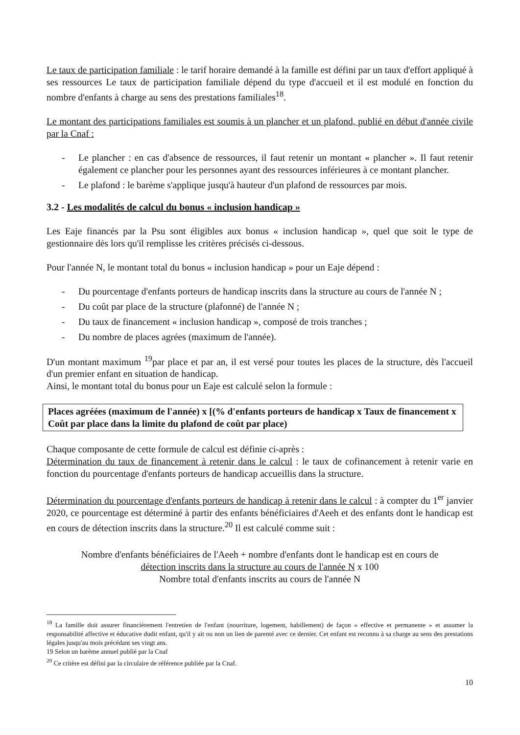Le taux de participation familiale : le tarif horaire demandé à la famille est défini par un taux d'effort appliqué à ses ressources Le taux de participation familiale dépend du type d'accueil et il est modulé en fonction du nombre d'enfants à charge au sens des prestations familiales<sup>18</sup>.
Le montant des participations familiales est soumis à un plancher et un plafond, publié en début d'année civile par la Cnaf :
- Le plancher : en cas d'absence de ressources, il faut retenir un montant « plancher ». Il faut retenir également ce plancher pour les personnes ayant des ressources inférieures à ce montant plancher.
- Le plafond : le barème s'applique jusqu'à hauteur d'un plafond de ressources par mois.
3.2 - Les modalités de calcul du bonus « inclusion handicap »
Les Eaje financés par la Psu sont éligibles aux bonus « inclusion handicap », quel que soit le type de gestionnaire dès lors qu'il remplisse les critères précisés ci-dessous.
Pour l'année N, le montant total du bonus « inclusion handicap » pour un Eaje dépend :
- Du pourcentage d'enfants porteurs de handicap inscrits dans la structure au cours de l'année N ;
- Du coût par place de la structure (plafonné) de l'année N ;
- Du taux de financement « inclusion handicap », composé de trois tranches ;
- Du nombre de places agrées (maximum de l'année).
D'un montant maximum <sup>19</sup>par place et par an, il est versé pour toutes les places de la structure, dès l'accueil d'un premier enfant en situation de handicap.
Ainsi, le montant total du bonus pour un Eaje est calculé selon la formule :
Places agréées (maximum de l'année) x [(% d'enfants porteurs de handicap x Taux de financement x Coût par place dans la limite du plafond de coût par place)
Chaque composante de cette formule de calcul est définie ci-après :
Détermination du taux de financement à retenir dans le calcul : le taux de cofinancement à retenir varie en fonction du pourcentage d'enfants porteurs de handicap accueillis dans la structure.
Détermination du pourcentage d'enfants porteurs de handicap à retenir dans le calcul : à compter du 1<sup>er</sup> janvier 2020, ce pourcentage est déterminé à partir des enfants bénéficiaires d'Aeeh et des enfants dont le handicap est en cours de détection inscrits dans la structure.<sup>20</sup> Il est calculé comme suit :
Nombre d'enfants bénéficiaires de l'Aeeh + nombre d'enfants dont le handicap est en cours de
détection inscrits dans la structure au cours de l'année N x 100
Nombre total d'enfants inscrits au cours de l'année N
<sup>18</sup> La famille doit assurer financièrement l'entretien de l'enfant (nourriture, logement, habillement) de façon « effective et permanente » et assumer la responsabilité affective et éducative dudit enfant, qu'il y ait ou non un lien de parenté avec ce dernier. Cet enfant est reconnu à sa charge au sens des prestations légales jusqu'au mois précédant ses vingt ans.
19 Selon un barème annuel publié par la Cnaf
<sup>20</sup> Ce critère est défini par la circulaire de référence publiée par la Cnaf.
10